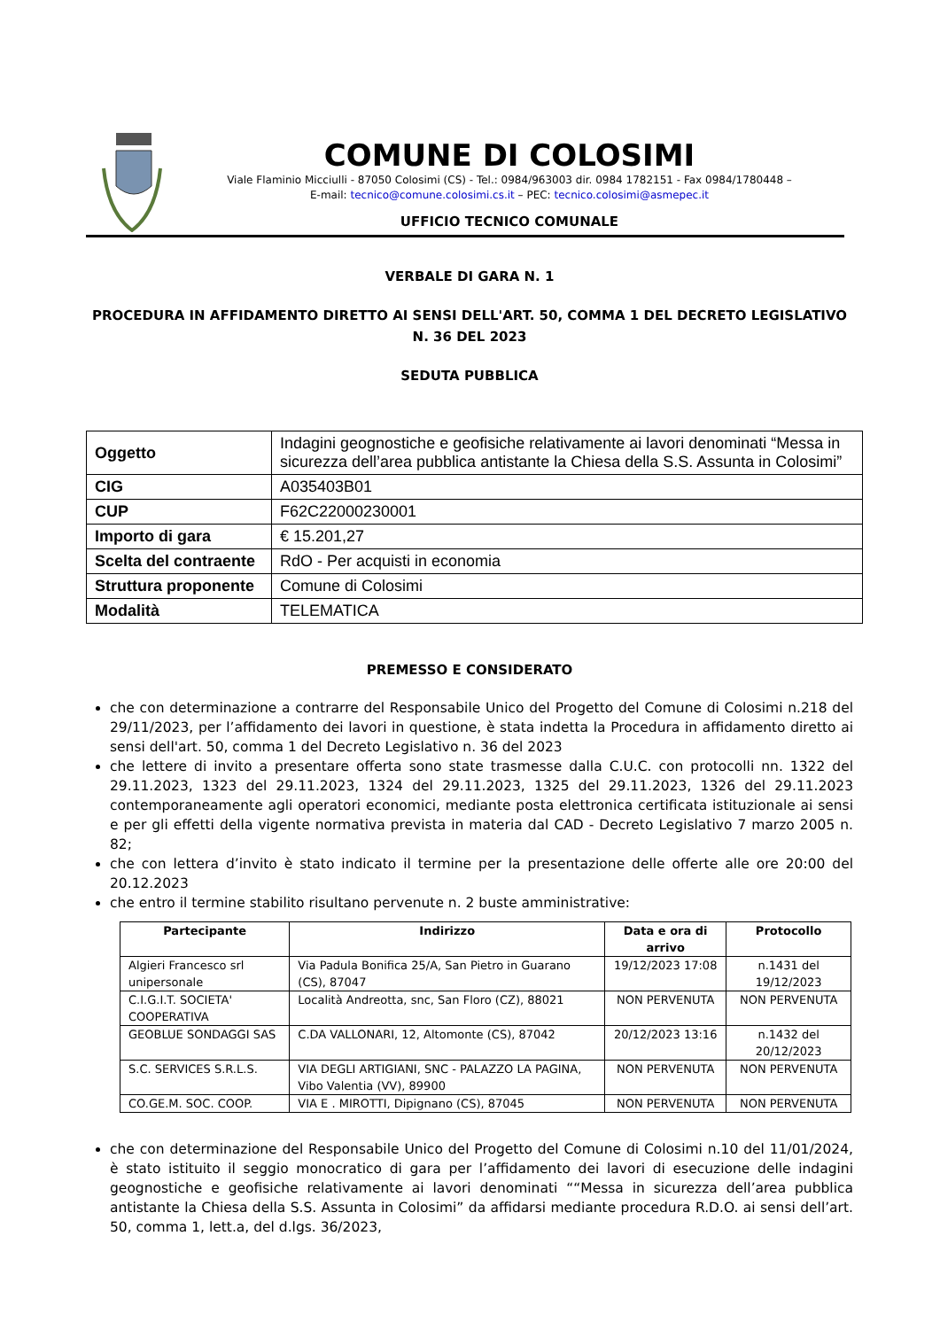COMUNE DI COLOSIMI
Viale Flaminio Micciulli - 87050 Colosimi (CS) - Tel.: 0984/963003 dir. 0984 1782151 - Fax 0984/1780448 –
E-mail: tecnico@comune.colosimi.cs.it – PEC: tecnico.colosimi@asmepec.it
UFFICIO TECNICO COMUNALE
VERBALE DI GARA N. 1
PROCEDURA IN AFFIDAMENTO DIRETTO AI SENSI DELL'ART. 50, COMMA 1 DEL DECRETO LEGISLATIVO N. 36 DEL 2023
SEDUTA PUBBLICA
| Oggetto | Indagini geognostiche e geofisiche relativamente ai lavori denominati “Messa in sicurezza dell’area pubblica antistante la Chiesa della S.S. Assunta in Colosimi” |
| CIG | A035403B01 |
| CUP | F62C22000230001 |
| Importo di gara | € 15.201,27 |
| Scelta del contraente | RdO - Per acquisti in economia |
| Struttura proponente | Comune di Colosimi |
| Modalità | TELEMATICA |
PREMESSO E CONSIDERATO
che con determinazione a contrarre del Responsabile Unico del Progetto del Comune di Colosimi n.218 del 29/11/2023, per l’affidamento dei lavori in questione, è stata indetta la Procedura in affidamento diretto ai sensi dell'art. 50, comma 1 del Decreto Legislativo n. 36 del 2023
che lettere di invito a presentare offerta sono state trasmesse dalla C.U.C. con protocolli nn. 1322 del 29.11.2023, 1323 del 29.11.2023, 1324 del 29.11.2023, 1325 del 29.11.2023, 1326 del 29.11.2023 contemporaneamente agli operatori economici, mediante posta elettronica certificata istituzionale ai sensi e per gli effetti della vigente normativa prevista in materia dal CAD - Decreto Legislativo 7 marzo 2005 n. 82;
che con lettera d’invito è stato indicato il termine per la presentazione delle offerte alle ore 20:00 del 20.12.2023
che entro il termine stabilito risultano pervenute n. 2 buste amministrative:
| Partecipante | Indirizzo | Data e ora di arrivo | Protocollo |
| --- | --- | --- | --- |
| Algieri Francesco srl unipersonale | Via Padula Bonifica 25/A, San Pietro in Guarano (CS), 87047 | 19/12/2023 17:08 | n.1431 del 19/12/2023 |
| C.I.G.I.T. SOCIETA' COOPERATIVA | Località Andreotta, snc, San Floro (CZ), 88021 | NON PERVENUTA | NON PERVENUTA |
| GEOBLUE SONDAGGI SAS | C.DA VALLONARI, 12, Altomonte (CS), 87042 | 20/12/2023 13:16 | n.1432 del 20/12/2023 |
| S.C. SERVICES S.R.L.S. | VIA DEGLI ARTIGIANI, SNC - PALAZZO LA PAGINA, Vibo Valentia (VV), 89900 | NON PERVENUTA | NON PERVENUTA |
| CO.GE.M. SOC. COOP. | VIA E . MIROTTI, Dipignano (CS), 87045 | NON PERVENUTA | NON PERVENUTA |
che con determinazione del Responsabile Unico del Progetto del Comune di Colosimi n.10 del 11/01/2024, è stato istituito il seggio monocratico di gara per l’affidamento dei lavori di esecuzione delle indagini geognostiche e geofisiche relativamente ai lavori denominati ““Messa in sicurezza dell’area pubblica antistante la Chiesa della S.S. Assunta in Colosimi” da affidarsi mediante procedura R.D.O. ai sensi dell’art. 50, comma 1, lett.a, del d.lgs. 36/2023,